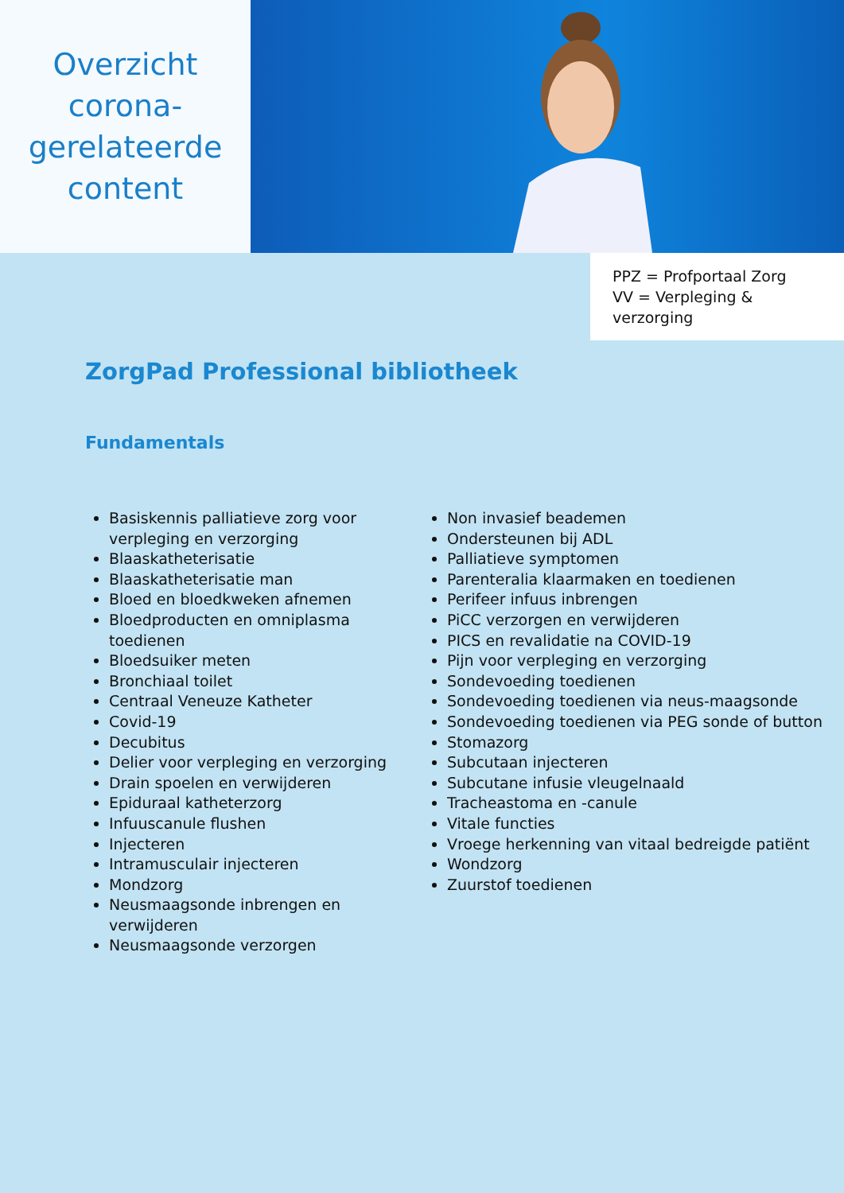Overzicht
corona-
gerelateerde
content
PPZ = Profportaal Zorg
VV = Verpleging & verzorging
ZorgPad Professional bibliotheek
Fundamentals
Basiskennis palliatieve zorg voor verpleging en verzorging
Blaaskatheterisatie
Blaaskatheterisatie man
Bloed en bloedkweken afnemen
Bloedproducten en omniplasma toedienen
Bloedsuiker meten
Bronchiaal toilet
Centraal Veneuze Katheter
Covid-19
Decubitus
Delier voor verpleging en verzorging
Drain spoelen en verwijderen
Epiduraal katheterzorg
Infuuscanule flushen
Injecteren
Intramusculair injecteren
Mondzorg
Neusmaagsonde inbrengen en verwijderen
Neusmaagsonde verzorgen
Non invasief beademen
Ondersteunen bij ADL
Palliatieve symptomen
Parenteralia klaarmaken en toedienen
Perifeer infuus inbrengen
PiCC verzorgen en verwijderen
PICS en revalidatie na COVID-19
Pijn voor verpleging en verzorging
Sondevoeding toedienen
Sondevoeding toedienen via neus-maagsonde
Sondevoeding toedienen via PEG sonde of button
Stomazorg
Subcutaan injecteren
Subcutane infusie vleugelnaald
Tracheastoma en -canule
Vitale functies
Vroege herkenning van vitaal bedreigde patiënt
Wondzorg
Zuurstof toedienen